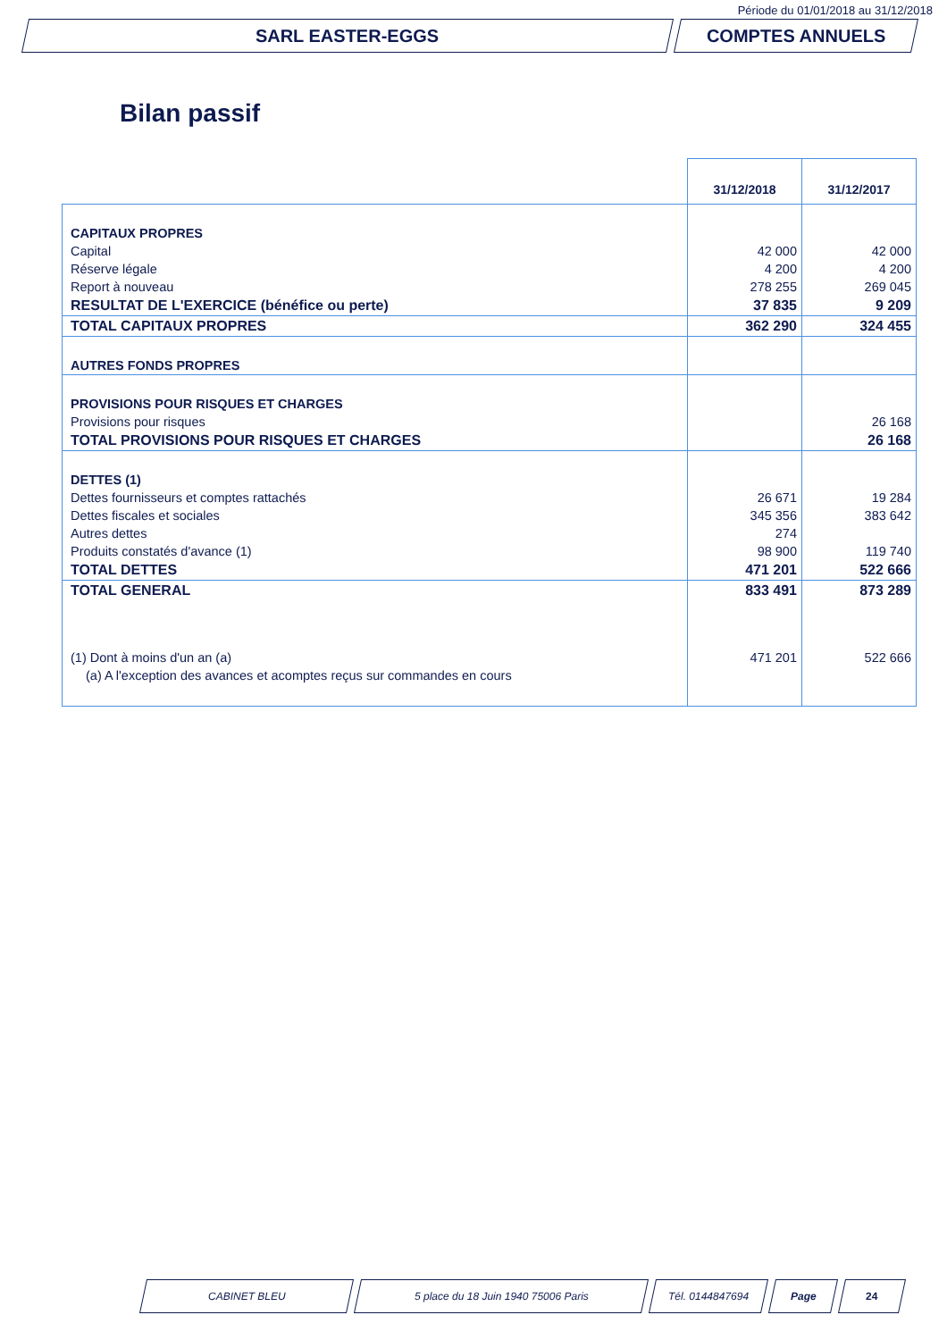Période du 01/01/2018 au 31/12/2018
SARL EASTER-EGGS COMPTES ANNUELS
Bilan passif
| | 31/12/2018 | 31/12/2017 |
| --- | --- | --- |
| CAPITAUX PROPRES | | |
| Capital | 42 000 | 42 000 |
| Réserve légale | 4 200 | 4 200 |
| Report à nouveau | 278 255 | 269 045 |
| RESULTAT DE L'EXERCICE (bénéfice ou perte) | 37 835 | 9 209 |
| TOTAL CAPITAUX PROPRES | 362 290 | 324 455 |
| AUTRES FONDS PROPRES | | |
| PROVISIONS POUR RISQUES ET CHARGES | | |
| Provisions pour risques | | 26 168 |
| TOTAL PROVISIONS POUR RISQUES ET CHARGES | | 26 168 |
| DETTES (1) | | |
| Dettes fournisseurs et comptes rattachés | 26 671 | 19 284 |
| Dettes fiscales et sociales | 345 356 | 383 642 |
| Autres dettes | 274 | |
| Produits constatés d'avance (1) | 98 900 | 119 740 |
| TOTAL DETTES | 471 201 | 522 666 |
| TOTAL GENERAL | 833 491 | 873 289 |
| (1) Dont à moins d'un an (a) | 471 201 | 522 666 |
| (a) A l'exception des avances et acomptes reçus sur commandes en cours | | |
CABINET BLEU 5 place du 18 Juin 1940 75006 Paris Tél. 0144847694 Page 24